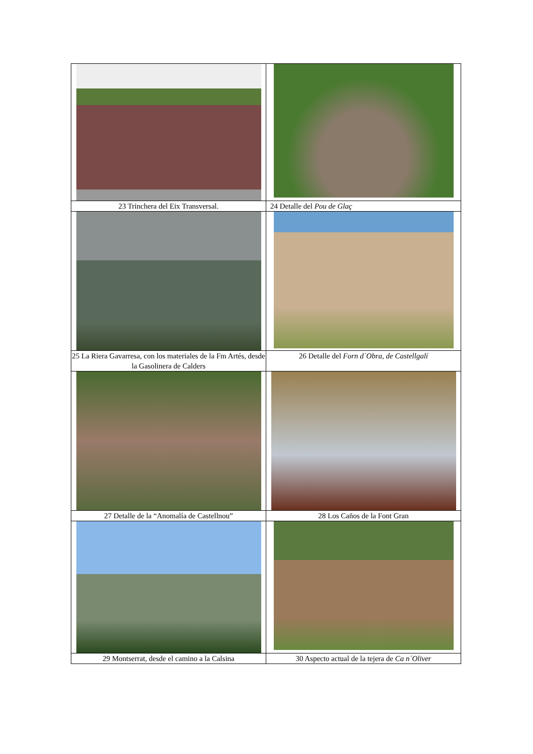| 23 Trinchera del Eix Transversal. | 24 Detalle del Pou de Glaç |
| 25 La Riera Gavarresa, con los materiales de la Fm Artés, desde la Gasolinera de Calders | 26 Detalle del Forn d´Obra, de Castellgalí |
| 27 Detalle de la “Anomalía de Castellnou” | 28 Los Caños de la Font Gran |
| 29 Montserrat, desde el camino a la Calsina | 30 Aspecto actual de la tejera de Ca n´Oliver |